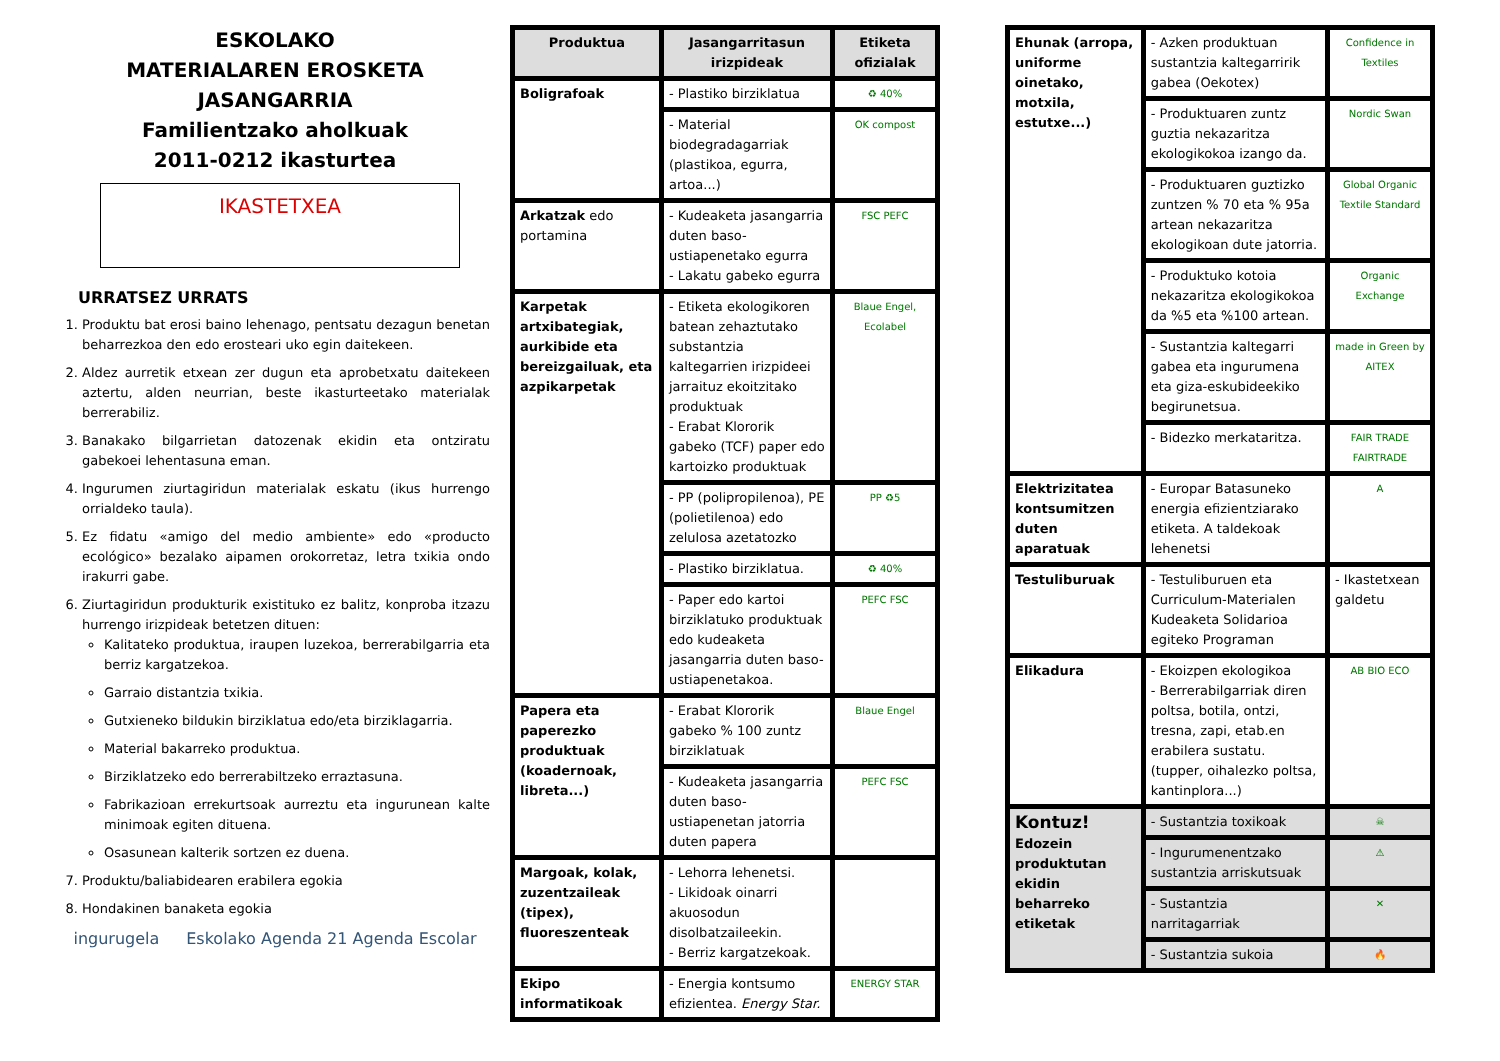ESKOLAKO
MATERIALAREN EROSKETA
JASANGARRIA
Familientzako aholkuak
2011-0212 ikasturtea
IKASTETXEA
URRATSEZ URRATS
1. Produktu bat erosi baino lehenago, pentsatu dezagun benetan beharrezkoa den edo erosteari uko egin daitekeen.
2. Aldez aurretik etxean zer dugun eta aprobetxatu daitekeen aztertu, alden neurrian, beste ikasturteetako materialak berrerabiliz.
3. Banakako bilgarrietan datozenak ekidin eta ontziratu gabekoei lehentasuna eman.
4. Ingurumen ziurtagiridun materialak eskatu (ikus hurrengo orrialdeko taula).
5. Ez fidatu «amigo del medio ambiente» edo «producto ecológico» bezalako aipamen orokorretaz, letra txikia ondo irakurri gabe.
6. Ziurtagiridun produkturik existituko ez balitz, konproba itzazu hurrengo irizpideak betetzen dituen:
Kalitateko produktua, iraupen luzekoa, berrerabilgarria eta berriz kargatzekoa.
Garraio distantzia txikia.
Gutxieneko bildukin birziklatua edo/eta birziklagarria.
Material bakarreko produktua.
Birziklatzeko edo berrerabiltzeko erraztasuna.
Fabrikazioan errekurtsoak aurreztu eta ingurunean kalte minimoak egiten dituena.
Osasunean kalterik sortzen ez duena.
7. Produktu/baliabidearen erabilera egokia
8. Hondakinen banaketa egokia
ingurugela Eskolako Agenda 21 Agenda Escolar
| Produktua | Jasangarritasun irizpideak | Etiketa ofizialak |
| --- | --- | --- |
| Boligrafoak | - Plastiko birziklatua | ♻ 40% |
| | - Material biodegradagarriak (plastikoa, egurra, artoa...) | OK compost |
| Arkatzak edo portamina | - Kudeaketa jasangarria duten baso-ustiapenetako egurra - Lakatu gabeko egurra | FSC PEFC |
| Karpetak artxibategiak, aurkibide eta bereizgailuak, eta azpikarpetak | - Etiketa ekologikoren batean zehaztutako substantzia kaltegarrien irizpideei jarraituz ekoitzitako produktuak - Erabat Klororik gabeko (TCF) paper edo kartoizko produktuak | Blaue Engel, Ecolabel |
| | - PP (polipropilenoa), PE (polietilenoa) edo zelulosa azetatozko | PP ♻5 |
| | - Plastiko birziklatua. | ♻ 40% |
| | - Paper edo kartoi birziklatuko produktuak edo kudeaketa jasangarria duten baso-ustiapenetakoa. | PEFC FSC |
| Papera eta paperezko produktuak (koadernoak, libreta...) | - Erabat Klororik gabeko % 100 zuntz birziklatuak | Blaue Engel |
| | - Kudeaketa jasangarria duten baso-ustiapenetan jatorria duten papera | PEFC FSC |
| Margoak, kolak, zuzentzaileak (tipex), fluoreszenteak | - Lehorra lehenetsi. - Likidoak oinarri akuosodun disolbatzaileekin. - Berriz kargatzekoak. | |
| Ekipo informatikoak | - Energia kontsumo efizientea. Energy Star. | ENERGY STAR |
| Ehunak (arropa, uniforme oinetako, motxila, estutxe...) | - Azken produktuan sustantzia kaltegarririk gabea (Oekotex) | Confidence in Textiles |
| | - Produktuaren zuntz guztia nekazaritza ekologikokoa izango da. | Nordic Swan |
| | - Produktuaren guztizko zuntzen % 70 eta % 95a artean nekazaritza ekologikoan dute jatorria. | Global Organic Textile Standard |
| | - Produktuko kotoia nekazaritza ekologikokoa da %5 eta %100 artean. | Organic Exchange |
| | - Sustantzia kaltegarri gabea eta ingurumena eta giza-eskubideekiko begirunetsua. | made in Green by AITEX |
| | - Bidezko merkataritza. | FAIR TRADE FAIRTRADE |
| Elektrizitatea kontsumitzen duten aparatuak | - Europar Batasuneko energia efizientziarako etiketa. A taldekoak lehenetsi | A |
| Testuliburuak | - Testuliburuen eta Curriculum-Materialen Kudeaketa Solidarioa egiteko Programan | - Ikastetxean galdetu |
| Elikadura | - Ekoizpen ekologikoa - Berrerabilgarriak diren poltsa, botila, ontzi, tresna, zapi, etab.en erabilera sustatu. (tupper, oihalezko poltsa, kantinplora...) | AB BIO ECO |
| Kontuz! Edozein produktutan ekidin beharreko etiketak | - Sustantzia toxikoak | ☠ |
| | - Ingurumenentzako sustantzia arriskutsuak | ⚠ |
| | - Sustantzia narritagarriak | ✕ |
| | - Sustantzia sukoia | 🔥 |